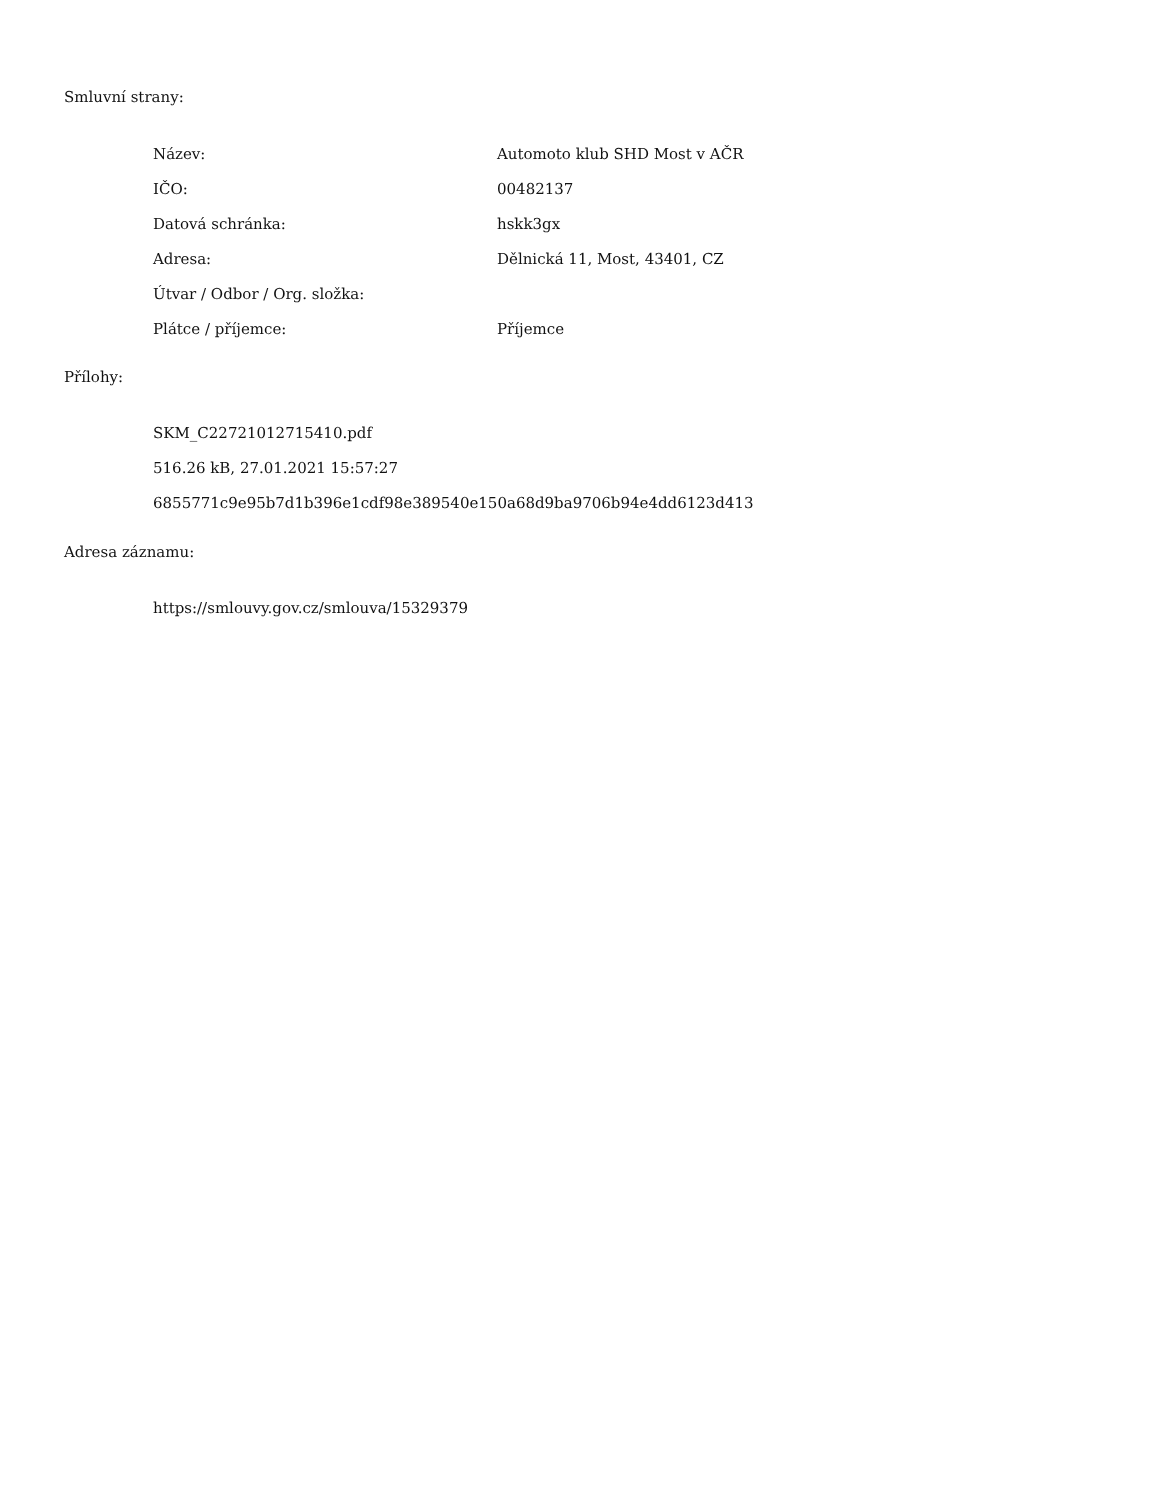Smluvní strany:
| Název: | Automoto klub SHD Most v AČR |
| IČO: | 00482137 |
| Datová schránka: | hskk3gx |
| Adresa: | Dělnická 11, Most, 43401, CZ |
| Útvar / Odbor / Org. složka: | |
| Plátce / příjemce: | Příjemce |
Přílohy:
SKM_C22721012715410.pdf
516.26 kB, 27.01.2021 15:57:27
6855771c9e95b7d1b396e1cdf98e389540e150a68d9ba9706b94e4dd6123d413
Adresa záznamu:
https://smlouvy.gov.cz/smlouva/15329379